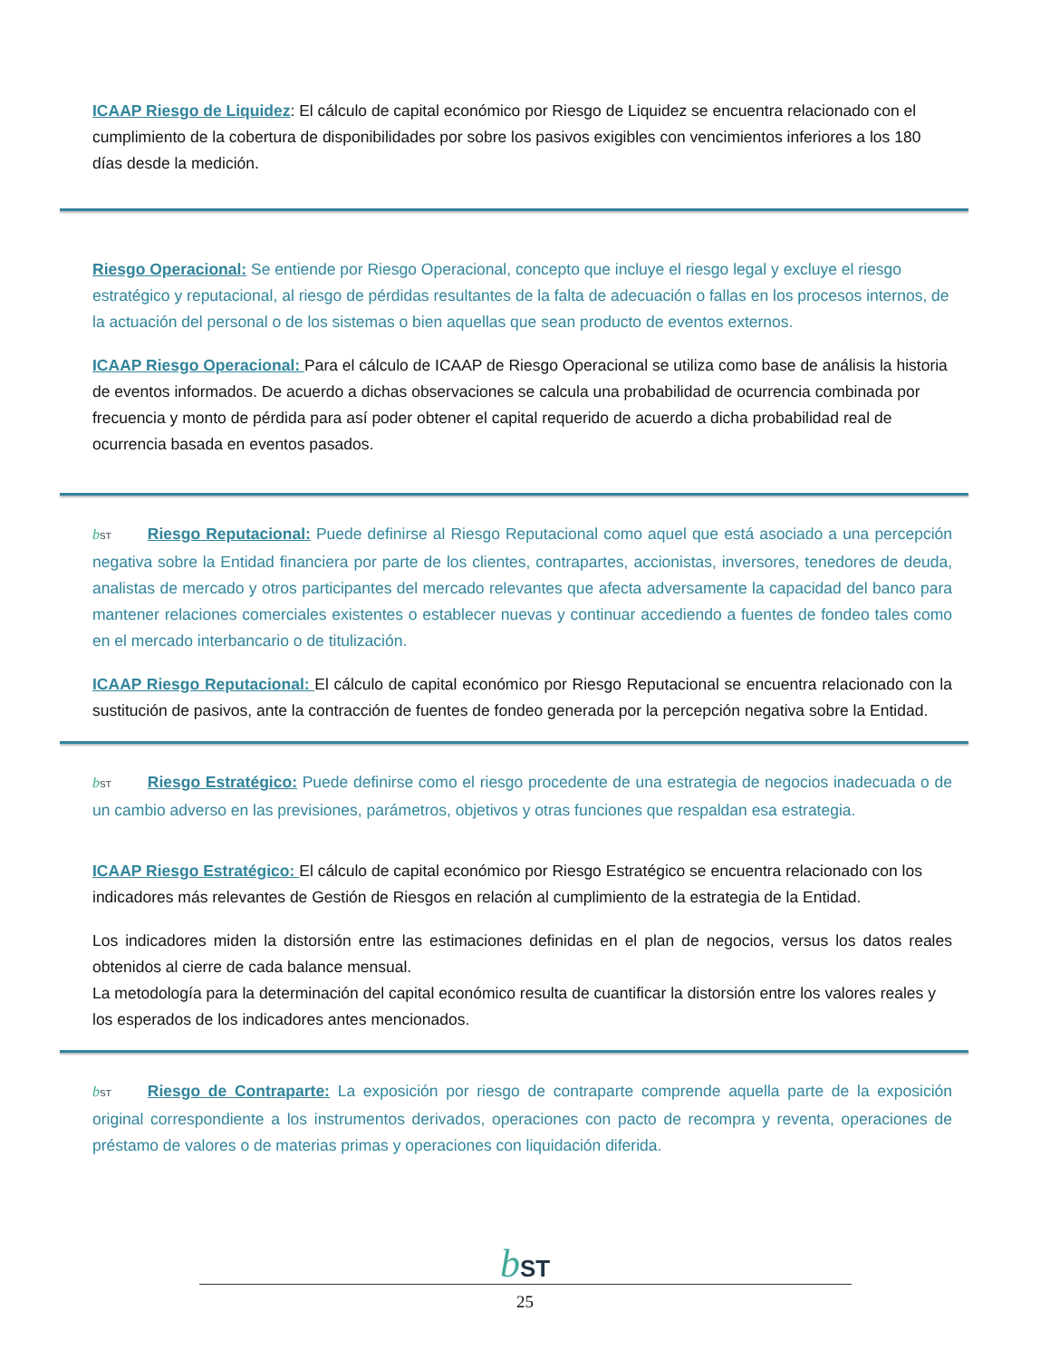ICAAP Riesgo de Liquidez: El cálculo de capital económico por Riesgo de Liquidez se encuentra relacionado con el cumplimiento de la cobertura de disponibilidades por sobre los pasivos exigibles con vencimientos inferiores a los 180 días desde la medición.
Riesgo Operacional: Se entiende por Riesgo Operacional, concepto que incluye el riesgo legal y excluye el riesgo estratégico y reputacional, al riesgo de pérdidas resultantes de la falta de adecuación o fallas en los procesos internos, de la actuación del personal o de los sistemas o bien aquellas que sean producto de eventos externos.
ICAAP Riesgo Operacional: Para el cálculo de ICAAP de Riesgo Operacional se utiliza como base de análisis la historia de eventos informados. De acuerdo a dichas observaciones se calcula una probabilidad de ocurrencia combinada por frecuencia y monto de pérdida para así poder obtener el capital requerido de acuerdo a dicha probabilidad real de ocurrencia basada en eventos pasados.
bST Riesgo Reputacional: Puede definirse al Riesgo Reputacional como aquel que está asociado a una percepción negativa sobre la Entidad financiera por parte de los clientes, contrapartes, accionistas, inversores, tenedores de deuda, analistas de mercado y otros participantes del mercado relevantes que afecta adversamente la capacidad del banco para mantener relaciones comerciales existentes o establecer nuevas y continuar accediendo a fuentes de fondeo tales como en el mercado interbancario o de titulización.
ICAAP Riesgo Reputacional: El cálculo de capital económico por Riesgo Reputacional se encuentra relacionado con la sustitución de pasivos, ante la contracción de fuentes de fondeo generada por la percepción negativa sobre la Entidad.
bST Riesgo Estratégico: Puede definirse como el riesgo procedente de una estrategia de negocios inadecuada o de un cambio adverso en las previsiones, parámetros, objetivos y otras funciones que respaldan esa estrategia.
ICAAP Riesgo Estratégico: El cálculo de capital económico por Riesgo Estratégico se encuentra relacionado con los indicadores más relevantes de Gestión de Riesgos en relación al cumplimiento de la estrategia de la Entidad.
Los indicadores miden la distorsión entre las estimaciones definidas en el plan de negocios, versus los datos reales obtenidos al cierre de cada balance mensual.
La metodología para la determinación del capital económico resulta de cuantificar la distorsión entre los valores reales y los esperados de los indicadores antes mencionados.
bST Riesgo de Contraparte: La exposición por riesgo de contraparte comprende aquella parte de la exposición original correspondiente a los instrumentos derivados, operaciones con pacto de recompra y reventa, operaciones de préstamo de valores o de materias primas y operaciones con liquidación diferida.
bST
25